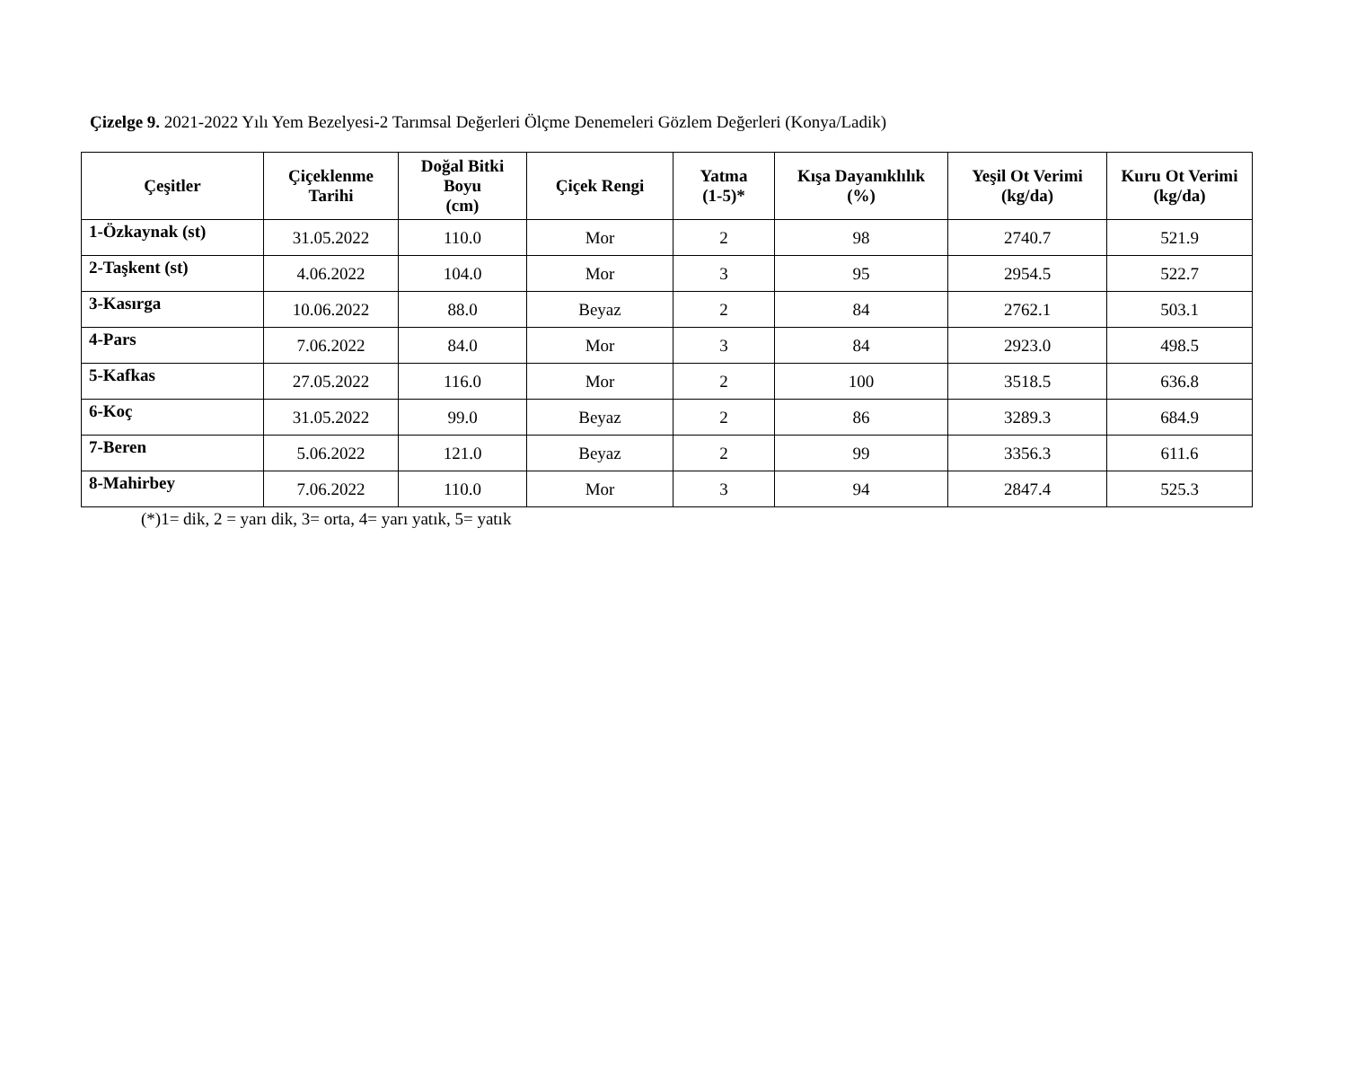Çizelge 9. 2021-2022 Yılı Yem Bezelyesi-2 Tarımsal Değerleri Ölçme Denemeleri Gözlem Değerleri (Konya/Ladik)
| Çeşitler | Çiçeklenme Tarihi | Doğal Bitki Boyu (cm) | Çiçek Rengi | Yatma (1-5)* | Kışa Dayanıklılık (%) | Yeşil Ot Verimi (kg/da) | Kuru Ot Verimi (kg/da) |
| --- | --- | --- | --- | --- | --- | --- | --- |
| 1-Özkaynak (st) | 31.05.2022 | 110.0 | Mor | 2 | 98 | 2740.7 | 521.9 |
| 2-Taşkent (st) | 4.06.2022 | 104.0 | Mor | 3 | 95 | 2954.5 | 522.7 |
| 3-Kasırga | 10.06.2022 | 88.0 | Beyaz | 2 | 84 | 2762.1 | 503.1 |
| 4-Pars | 7.06.2022 | 84.0 | Mor | 3 | 84 | 2923.0 | 498.5 |
| 5-Kafkas | 27.05.2022 | 116.0 | Mor | 2 | 100 | 3518.5 | 636.8 |
| 6-Koç | 31.05.2022 | 99.0 | Beyaz | 2 | 86 | 3289.3 | 684.9 |
| 7-Beren | 5.06.2022 | 121.0 | Beyaz | 2 | 99 | 3356.3 | 611.6 |
| 8-Mahirbey | 7.06.2022 | 110.0 | Mor | 3 | 94 | 2847.4 | 525.3 |
(*)1= dik, 2 = yarı dik, 3= orta, 4= yarı yatık, 5= yatık